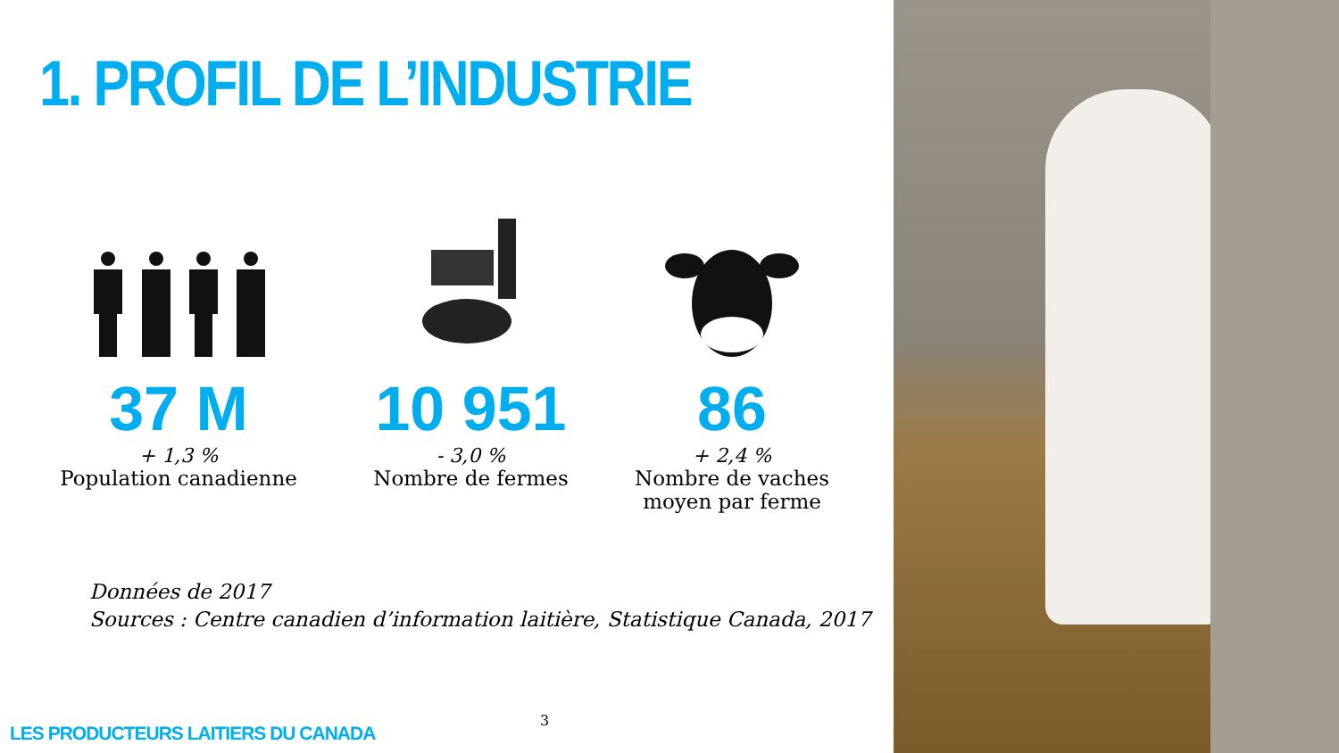1. PROFIL DE L’INDUSTRIE
37 M
+ 1,3 %
Population canadienne
10 951
- 3,0 %
Nombre de fermes
86
+ 2,4 %
Nombre de vaches
moyen par ferme
Données de 2017
Sources : Centre canadien d’information laitière, Statistique Canada, 2017
3
LES PRODUCTEURS LAITIERS DU CANADA